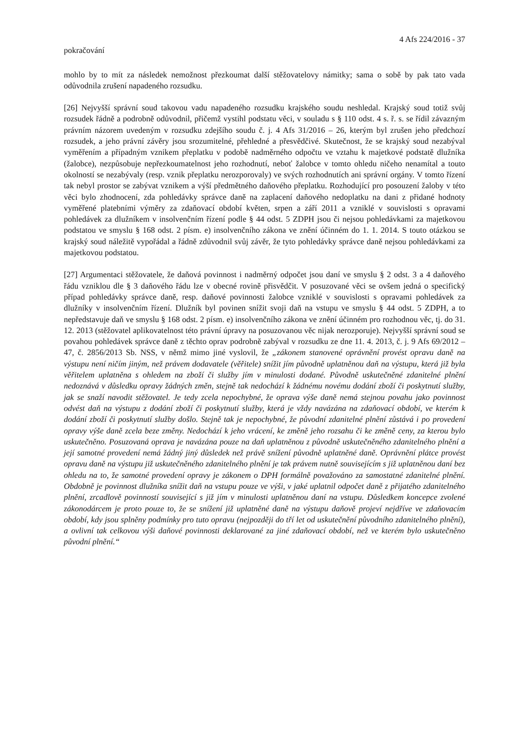4 Afs 224/2016 - 37
pokračování
mohlo by to mít za následek nemožnost přezkoumat další stěžovatelovy námitky; sama o sobě by pak tato vada odůvodnila zrušení napadeného rozsudku.
[26] Nejvyšší správní soud takovou vadu napadeného rozsudku krajského soudu neshledal. Krajský soud totiž svůj rozsudek řádně a podrobně odůvodnil, přičemž vystihl podstatu věci, v souladu s § 110 odst. 4 s. ř. s. se řídil závazným právním názorem uvedeným v rozsudku zdejšího soudu č. j. 4 Afs 31/2016 – 26, kterým byl zrušen jeho předchozí rozsudek, a jeho právní závěry jsou srozumitelné, přehledné a přesvědčivé. Skutečnost, že se krajský soud nezabýval vyměřením a případným vznikem přeplatku v podobě nadměrného odpočtu ve vztahu k majetkové podstatě dlužníka (žalobce), nezpůsobuje nepřezkoumatelnost jeho rozhodnutí, neboť žalobce v tomto ohledu ničeho nenamítal a touto okolností se nezabývaly (resp. vznik přeplatku nerozporovaly) ve svých rozhodnutích ani správní orgány. V tomto řízení tak nebyl prostor se zabývat vznikem a výší předmětného daňového přeplatku. Rozhodující pro posouzení žaloby v této věci bylo zhodnocení, zda pohledávky správce daně na zaplacení daňového nedoplatku na dani z přidané hodnoty vyměřené platebními výměry za zdaňovací období květen, srpen a září 2011 a vzniklé v souvislosti s opravami pohledávek za dlužníkem v insolvenčním řízení podle § 44 odst. 5 ZDPH jsou či nejsou pohledávkami za majetkovou podstatou ve smyslu § 168 odst. 2 písm. e) insolvenčního zákona ve znění účinném do 1. 1. 2014. S touto otázkou se krajský soud náležitě vypořádal a řádně zdůvodnil svůj závěr, že tyto pohledávky správce daně nejsou pohledávkami za majetkovou podstatou.
[27] Argumentaci stěžovatele, že daňová povinnost i nadměrný odpočet jsou daní ve smyslu § 2 odst. 3 a 4 daňového řádu vzniklou dle § 3 daňového řádu lze v obecné rovině přisvědčit. V posuzované věci se ovšem jedná o specifický případ pohledávky správce daně, resp. daňové povinnosti žalobce vzniklé v souvislosti s opravami pohledávek za dlužníky v insolvenčním řízení. Dlužník byl povinen snížit svoji daň na vstupu ve smyslu § 44 odst. 5 ZDPH, a to nepředstavuje daň ve smyslu § 168 odst. 2 písm. e) insolvenčního zákona ve znění účinném pro rozhodnou věc, tj. do 31. 12. 2013 (stěžovatel aplikovatelnost této právní úpravy na posuzovanou věc nijak nerozporuje). Nejvyšší správní soud se povahou pohledávek správce daně z těchto oprav podrobně zabýval v rozsudku ze dne 11. 4. 2013, č. j. 9 Afs 69/2012 – 47, č. 2856/2013 Sb. NSS, v němž mimo jiné vyslovil, že „zákonem stanovené oprávnění provést opravu daně na výstupu není ničím jiným, než právem dodavatele (věřitele) snížit jím původně uplatněnou daň na výstupu, která již byla věřitelem uplatněna s ohledem na zboží či služby jím v minulosti dodané. Původně uskutečněné zdanitelné plnění nedoznává v důsledku opravy žádných změn, stejně tak nedochází k žádnému novému dodání zboží či poskytnutí služby, jak se snaží navodit stěžovatel. Je tedy zcela nepochybné, že oprava výše daně nemá stejnou povahu jako povinnost odvést daň na výstupu z dodání zboží či poskytnutí služby, která je vždy navázána na zdaňovací období, ve kterém k dodání zboží či poskytnutí služby došlo. Stejně tak je nepochybné, že původní zdanitelné plnění zůstává i po provedení opravy výše daně zcela beze změny. Nedochází k jeho vrácení, ke změně jeho rozsahu či ke změně ceny, za kterou bylo uskutečněno. Posuzovaná oprava je navázána pouze na daň uplatněnou z původně uskutečněného zdanitelného plnění a její samotné provedení nemá žádný jiný důsledek než právě snížení původně uplatněné daně. Oprávnění plátce provést opravu daně na výstupu již uskutečněného zdanitelného plnění je tak právem nutně souvisejícím s již uplatněnou daní bez ohledu na to, že samotné provedení opravy je zákonem o DPH formálně považováno za samostatné zdanitelné plnění. Obdobně je povinnost dlužníka snížit daň na vstupu pouze ve výši, v jaké uplatnil odpočet daně z přijatého zdanitelného plnění, zrcadlově povinností související s již jím v minulosti uplatněnou daní na vstupu. Důsledkem koncepce zvolené zákonodárcem je proto pouze to, že se snížení již uplatněné daně na výstupu daňově projeví nejdříve ve zdaňovacím období, kdy jsou splněny podmínky pro tuto opravu (nejpozději do tří let od uskutečnění původního zdanitelného plnění), a ovlivní tak celkovou výši daňové povinnosti deklarované za jiné zdaňovací období, než ve kterém bylo uskutečněno původní plnění.“